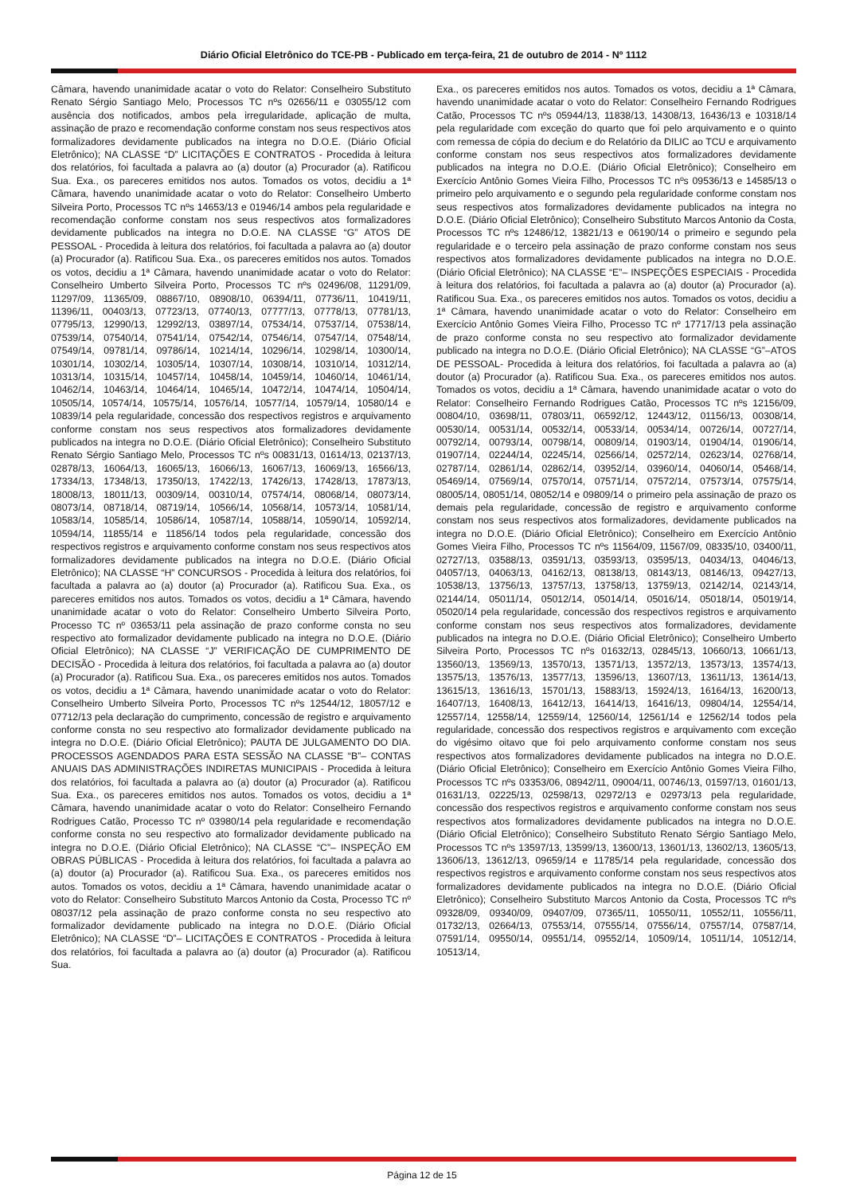Diário Oficial Eletrônico do TCE-PB - Publicado em terça-feira, 21 de outubro de 2014 - Nº 1112
Câmara, havendo unanimidade acatar o voto do Relator: Conselheiro Substituto Renato Sérgio Santiago Melo, Processos TC nºs 02656/11 e 03055/12 com ausência dos notificados, ambos pela irregularidade, aplicação de multa, assinação de prazo e recomendação conforme constam nos seus respectivos atos formalizadores devidamente publicados na integra no D.O.E. (Diário Oficial Eletrônico); NA CLASSE “D” LICITAÇÕES E CONTRATOS - Procedida à leitura dos relatórios, foi facultada a palavra ao (a) doutor (a) Procurador (a). Ratificou Sua. Exa., os pareceres emitidos nos autos. Tomados os votos, decidiu a 1ª Câmara, havendo unanimidade acatar o voto do Relator: Conselheiro Umberto Silveira Porto, Processos TC nºs 14653/13 e 01946/14 ambos pela regularidade e recomendação conforme constam nos seus respectivos atos formalizadores devidamente publicados na integra no D.O.E. NA CLASSE “G” ATOS DE PESSOAL - Procedida à leitura dos relatórios, foi facultada a palavra ao (a) doutor (a) Procurador (a). Ratificou Sua. Exa., os pareceres emitidos nos autos. Tomados os votos, decidiu a 1ª Câmara, havendo unanimidade acatar o voto do Relator: Conselheiro Umberto Silveira Porto, Processos TC nºs 02496/08, 11291/09, 11297/09, 11365/09, 08867/10, 08908/10, 06394/11, 07736/11, 10419/11, 11396/11, 00403/13, 07723/13, 07740/13, 07777/13, 07778/13, 07781/13, 07795/13, 12990/13, 12992/13, 03897/14, 07534/14, 07537/14, 07538/14, 07539/14, 07540/14, 07541/14, 07542/14, 07546/14, 07547/14, 07548/14, 07549/14, 09781/14, 09786/14, 10214/14, 10296/14, 10298/14, 10300/14, 10301/14, 10302/14, 10305/14, 10307/14, 10308/14, 10310/14, 10312/14, 10313/14, 10315/14, 10457/14, 10458/14, 10459/14, 10460/14, 10461/14, 10462/14, 10463/14, 10464/14, 10465/14, 10472/14, 10474/14, 10504/14, 10505/14, 10574/14, 10575/14, 10576/14, 10577/14, 10579/14, 10580/14 e 10839/14 pela regularidade, concessão dos respectivos registros e arquivamento conforme constam nos seus respectivos atos formalizadores devidamente publicados na integra no D.O.E. (Diário Oficial Eletrônico); Conselheiro Substituto Renato Sérgio Santiago Melo, Processos TC nºs 00831/13, 01614/13, 02137/13, 02878/13, 16064/13, 16065/13, 16066/13, 16067/13, 16069/13, 16566/13, 17334/13, 17348/13, 17350/13, 17422/13, 17426/13, 17428/13, 17873/13, 18008/13, 18011/13, 00309/14, 00310/14, 07574/14, 08068/14, 08073/14, 08073/14, 08718/14, 08719/14, 10566/14, 10568/14, 10573/14, 10581/14, 10583/14, 10585/14, 10586/14, 10587/14, 10588/14, 10590/14, 10592/14, 10594/14, 11855/14 e 11856/14 todos pela regularidade, concessão dos respectivos registros e arquivamento conforme constam nos seus respectivos atos formalizadores devidamente publicados na integra no D.O.E. (Diário Oficial Eletrônico); NA CLASSE “H” CONCURSOS - Procedida à leitura dos relatórios, foi facultada a palavra ao (a) doutor (a) Procurador (a). Ratificou Sua. Exa., os pareceres emitidos nos autos. Tomados os votos, decidiu a 1ª Câmara, havendo unanimidade acatar o voto do Relator: Conselheiro Umberto Silveira Porto, Processo TC nº 03653/11 pela assinação de prazo conforme consta no seu respectivo ato formalizador devidamente publicado na integra no D.O.E. (Diário Oficial Eletrônico); NA CLASSE “J” VERIFICAÇÃO DE CUMPRIMENTO DE DECISÃO - Procedida à leitura dos relatórios, foi facultada a palavra ao (a) doutor (a) Procurador (a). Ratificou Sua. Exa., os pareceres emitidos nos autos. Tomados os votos, decidiu a 1ª Câmara, havendo unanimidade acatar o voto do Relator: Conselheiro Umberto Silveira Porto, Processos TC nºs 12544/12, 18057/12 e 07712/13 pela declaração do cumprimento, concessão de registro e arquivamento conforme consta no seu respectivo ato formalizador devidamente publicado na integra no D.O.E. (Diário Oficial Eletrônico); PAUTA DE JULGAMENTO DO DIA. PROCESSOS AGENDADOS PARA ESTA SESSÃO NA CLASSE “B”– CONTAS ANUAIS DAS ADMINISTRAÇÕES INDIRETAS MUNICIPAIS - Procedida à leitura dos relatórios, foi facultada a palavra ao (a) doutor (a) Procurador (a). Ratificou Sua. Exa., os pareceres emitidos nos autos. Tomados os votos, decidiu a 1ª Câmara, havendo unanimidade acatar o voto do Relator: Conselheiro Fernando Rodrigues Catão, Processo TC nº 03980/14 pela regularidade e recomendação conforme consta no seu respectivo ato formalizador devidamente publicado na integra no D.O.E. (Diário Oficial Eletrônico); NA CLASSE “C”– INSPEÇÃO EM OBRAS PÚBLICAS - Procedida à leitura dos relatórios, foi facultada a palavra ao (a) doutor (a) Procurador (a). Ratificou Sua. Exa., os pareceres emitidos nos autos. Tomados os votos, decidiu a 1ª Câmara, havendo unanimidade acatar o voto do Relator: Conselheiro Substituto Marcos Antonio da Costa, Processo TC nº 08037/12 pela assinação de prazo conforme consta no seu respectivo ato formalizador devidamente publicado na integra no D.O.E. (Diário Oficial Eletrônico); NA CLASSE “D”– LICITAÇÕES E CONTRATOS - Procedida à leitura dos relatórios, foi facultada a palavra ao (a) doutor (a) Procurador (a). Ratificou Sua.
Exa., os pareceres emitidos nos autos. Tomados os votos, decidiu a 1ª Câmara, havendo unanimidade acatar o voto do Relator: Conselheiro Fernando Rodrigues Catão, Processos TC nºs 05944/13, 11838/13, 14308/13, 16436/13 e 10318/14 pela regularidade com exceção do quarto que foi pelo arquivamento e o quinto com remessa de cópia do decium e do Relatório da DILIC ao TCU e arquivamento conforme constam nos seus respectivos atos formalizadores devidamente publicados na integra no D.O.E. (Diário Oficial Eletrônico); Conselheiro em Exercício Antônio Gomes Vieira Filho, Processos TC nºs 09536/13 e 14585/13 o primeiro pelo arquivamento e o segundo pela regularidade conforme constam nos seus respectivos atos formalizadores devidamente publicados na integra no D.O.E. (Diário Oficial Eletrônico); Conselheiro Substituto Marcos Antonio da Costa, Processos TC nºs 12486/12, 13821/13 e 06190/14 o primeiro e segundo pela regularidade e o terceiro pela assinação de prazo conforme constam nos seus respectivos atos formalizadores devidamente publicados na integra no D.O.E. (Diário Oficial Eletrônico); NA CLASSE “E”– INSPEÇÕES ESPECIAIS - Procedida à leitura dos relatórios, foi facultada a palavra ao (a) doutor (a) Procurador (a). Ratificou Sua. Exa., os pareceres emitidos nos autos. Tomados os votos, decidiu a 1ª Câmara, havendo unanimidade acatar o voto do Relator: Conselheiro em Exercício Antônio Gomes Vieira Filho, Processo TC nº 17717/13 pela assinação de prazo conforme consta no seu respectivo ato formalizador devidamente publicado na integra no D.O.E. (Diário Oficial Eletrônico); NA CLASSE “G”–ATOS DE PESSOAL- Procedida à leitura dos relatórios, foi facultada a palavra ao (a) doutor (a) Procurador (a). Ratificou Sua. Exa., os pareceres emitidos nos autos. Tomados os votos, decidiu a 1ª Câmara, havendo unanimidade acatar o voto do Relator: Conselheiro Fernando Rodrigues Catão, Processos TC nºs 12156/09, 00804/10, 03698/11, 07803/11, 06592/12, 12443/12, 01156/13, 00308/14, 00530/14, 00531/14, 00532/14, 00533/14, 00534/14, 00726/14, 00727/14, 00792/14, 00793/14, 00798/14, 00809/14, 01903/14, 01904/14, 01906/14, 01907/14, 02244/14, 02245/14, 02566/14, 02572/14, 02623/14, 02768/14, 02787/14, 02861/14, 02862/14, 03952/14, 03960/14, 04060/14, 05468/14, 05469/14, 07569/14, 07570/14, 07571/14, 07572/14, 07573/14, 07575/14, 08005/14, 08051/14, 08052/14 e 09809/14 o primeiro pela assinação de prazo os demais pela regularidade, concessão de registro e arquivamento conforme constam nos seus respectivos atos formalizadores, devidamente publicados na integra no D.O.E. (Diário Oficial Eletrônico); Conselheiro em Exercício Antônio Gomes Vieira Filho, Processos TC nºs 11564/09, 11567/09, 08335/10, 03400/11, 02727/13, 03588/13, 03591/13, 03593/13, 03595/13, 04034/13, 04046/13, 04057/13, 04063/13, 04162/13, 08138/13, 08143/13, 08146/13, 09427/13, 10538/13, 13756/13, 13757/13, 13758/13, 13759/13, 02142/14, 02143/14, 02144/14, 05011/14, 05012/14, 05014/14, 05016/14, 05018/14, 05019/14, 05020/14 pela regularidade, concessão dos respectivos registros e arquivamento conforme constam nos seus respectivos atos formalizadores, devidamente publicados na integra no D.O.E. (Diário Oficial Eletrônico); Conselheiro Umberto Silveira Porto, Processos TC nºs 01632/13, 02845/13, 10660/13, 10661/13, 13560/13, 13569/13, 13570/13, 13571/13, 13572/13, 13573/13, 13574/13, 13575/13, 13576/13, 13577/13, 13596/13, 13607/13, 13611/13, 13614/13, 13615/13, 13616/13, 15701/13, 15883/13, 15924/13, 16164/13, 16200/13, 16407/13, 16408/13, 16412/13, 16414/13, 16416/13, 09804/14, 12554/14, 12557/14, 12558/14, 12559/14, 12560/14, 12561/14 e 12562/14 todos pela regularidade, concessão dos respectivos registros e arquivamento com exceção do vigésimo oitavo que foi pelo arquivamento conforme constam nos seus respectivos atos formalizadores devidamente publicados na integra no D.O.E. (Diário Oficial Eletrônico); Conselheiro em Exercício Antônio Gomes Vieira Filho, Processos TC nºs 03353/06, 08942/11, 09004/11, 00746/13, 01597/13, 01601/13, 01631/13, 02225/13, 02598/13, 02972/13 e 02973/13 pela regularidade, concessão dos respectivos registros e arquivamento conforme constam nos seus respectivos atos formalizadores devidamente publicados na integra no D.O.E. (Diário Oficial Eletrônico); Conselheiro Substituto Renato Sérgio Santiago Melo, Processos TC nºs 13597/13, 13599/13, 13600/13, 13601/13, 13602/13, 13605/13, 13606/13, 13612/13, 09659/14 e 11785/14 pela regularidade, concessão dos respectivos registros e arquivamento conforme constam nos seus respectivos atos formalizadores devidamente publicados na integra no D.O.E. (Diário Oficial Eletrônico); Conselheiro Substituto Marcos Antonio da Costa, Processos TC nºs 09328/09, 09340/09, 09407/09, 07365/11, 10550/11, 10552/11, 10556/11, 01732/13, 02664/13, 07553/14, 07555/14, 07556/14, 07557/14, 07587/14, 07591/14, 09550/14, 09551/14, 09552/14, 10509/14, 10511/14, 10512/14, 10513/14,
Página 12 de 15